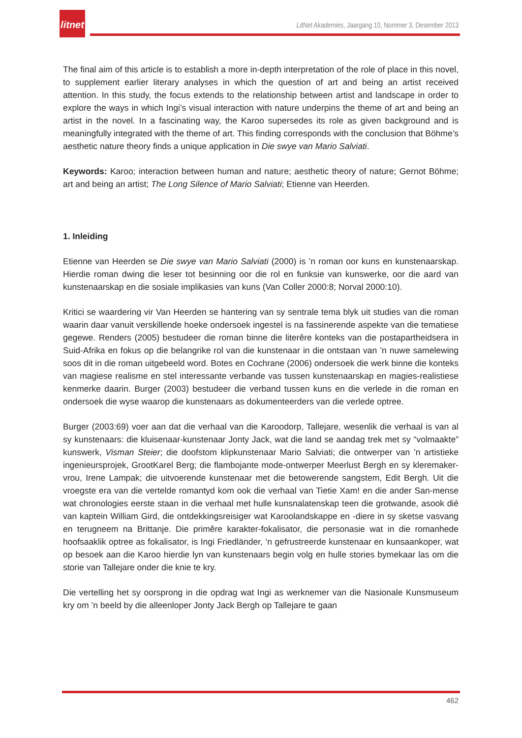litnet
LitNet Akademies, Jaargang 10, Nommer 3, Desember 2013
The final aim of this article is to establish a more in-depth interpretation of the role of place in this novel, to supplement earlier literary analyses in which the question of art and being an artist received attention. In this study, the focus extends to the relationship between artist and landscape in order to explore the ways in which Ingi’s visual interaction with nature underpins the theme of art and being an artist in the novel. In a fascinating way, the Karoo supersedes its role as given background and is meaningfully integrated with the theme of art. This finding corresponds with the conclusion that Böhme’s aesthetic nature theory finds a unique application in Die swye van Mario Salviati.
Keywords: Karoo; interaction between human and nature; aesthetic theory of nature; Gernot Böhme; art and being an artist; The Long Silence of Mario Salviati; Etienne van Heerden.
1. Inleiding
Etienne van Heerden se Die swye van Mario Salviati (2000) is ’n roman oor kuns en kunstenaarskap. Hierdie roman dwing die leser tot besinning oor die rol en funksie van kunswerke, oor die aard van kunstenaarskap en die sosiale implikasies van kuns (Van Coller 2000:8; Norval 2000:10).
Kritici se waardering vir Van Heerden se hantering van sy sentrale tema blyk uit studies van die roman waarin daar vanuit verskillende hoeke ondersoek ingestel is na fassinerende aspekte van die tematiese gegewe. Renders (2005) bestudeer die roman binne die literêre konteks van die postapartheidsera in Suid-Afrika en fokus op die belangrike rol van die kunstenaar in die ontstaan van ’n nuwe samelewing soos dit in die roman uitgebeeld word. Botes en Cochrane (2006) ondersoek die werk binne die konteks van magiese realisme en stel interessante verbande vas tussen kunstenaarskap en magies-realistiese kenmerke daarin. Burger (2003) bestudeer die verband tussen kuns en die verlede in die roman en ondersoek die wyse waarop die kunstenaars as dokumenteerders van die verlede optree.
Burger (2003:69) voer aan dat die verhaal van die Karoodorp, Tallejare, wesenlik die verhaal is van al sy kunstenaars: die kluisenaar-kunstenaar Jonty Jack, wat die land se aandag trek met sy “volmaakte” kunswerk, Visman Steier; die doofstom klipkunstenaar Mario Salviati; die ontwerper van ’n artistieke ingenieursprojek, GrootKarel Berg; die flambojante mode-ontwerper Meerlust Bergh en sy kleremaker-vrou, Irene Lampak; die uitvoerende kunstenaar met die betowerende sangstem, Edit Bergh. Uit die vroegste era van die vertelde romantyd kom ook die verhaal van Tietie Xam! en die ander San-mense wat chronologies eerste staan in die verhaal met hulle kunsnalatenskap teen die grotwande, asook dié van kaptein William Gird, die ontdekkingsreisiger wat Karoolandskappe en -diere in sy sketse vasvang en terugneem na Brittanje. Die primêre karakter-fokalisator, die personasie wat in die romanhede hoofsaaklik optree as fokalisator, is Ingi Friedländer, ‘n gefrustreerde kunstenaar en kunsaankoper, wat op besoek aan die Karoo hierdie lyn van kunstenaars begin volg en hulle stories bymekaar las om die storie van Tallejare onder die knie te kry.
Die vertelling het sy oorsprong in die opdrag wat Ingi as werknemer van die Nasionale Kunsmuseum kry om ’n beeld by die alleenloper Jonty Jack Bergh op Tallejare te gaan
462